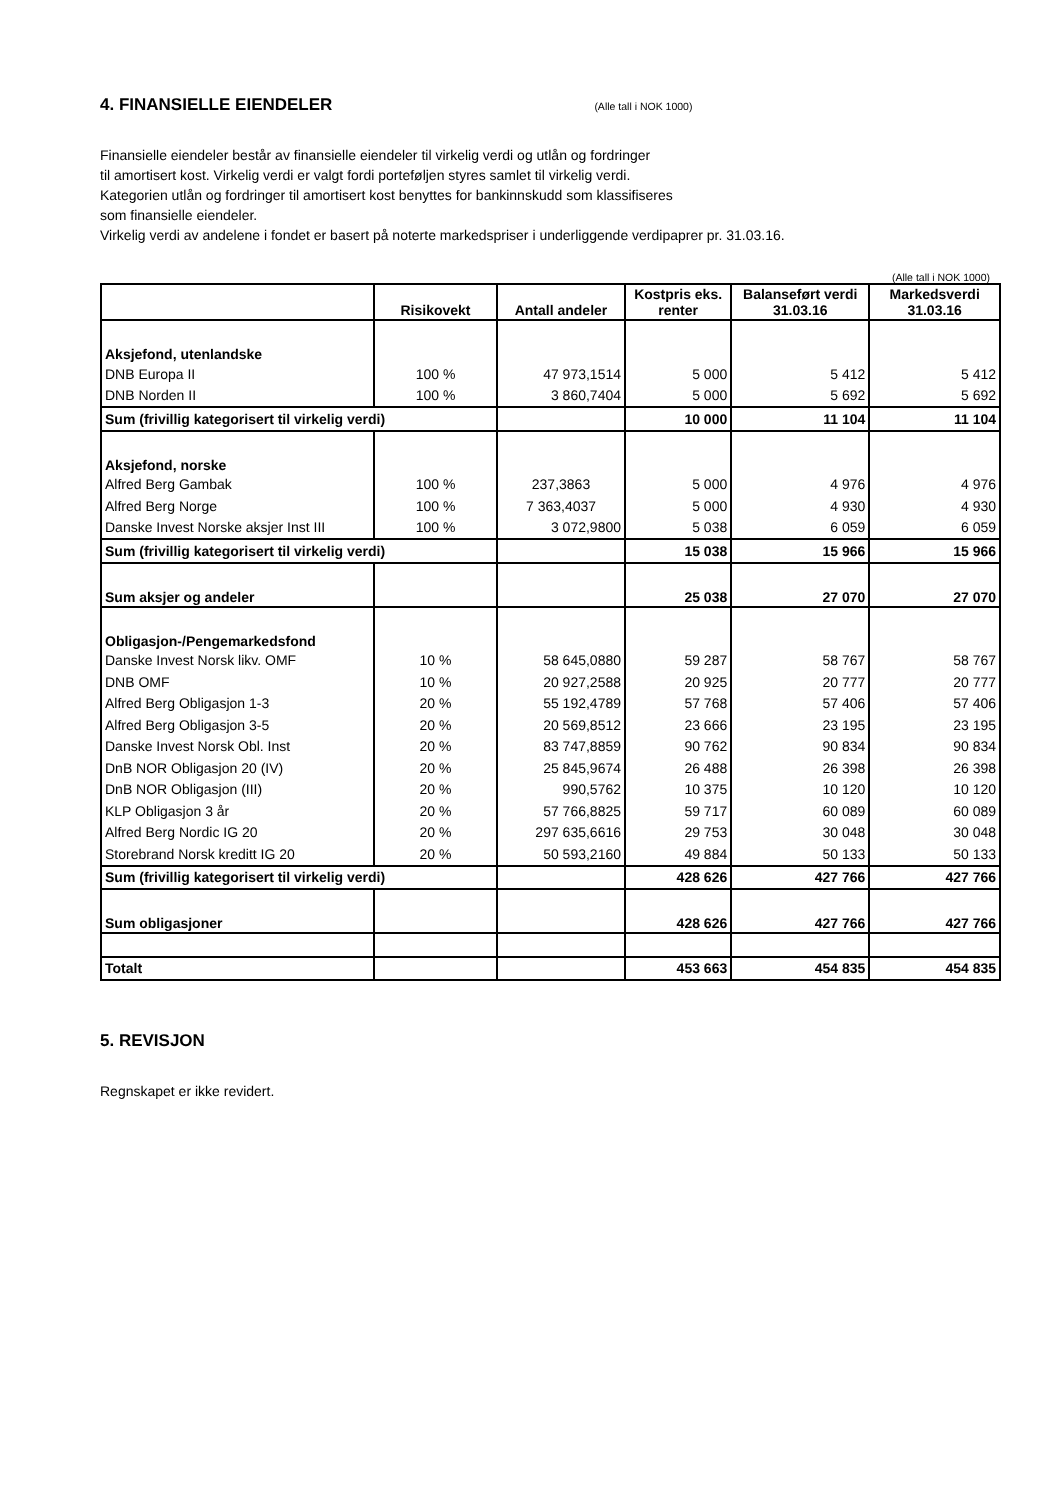4. FINANSIELLE EIENDELER
(Alle tall i NOK 1000)
Finansielle eiendeler består av finansielle eiendeler til virkelig verdi og utlån og fordringer
til amortisert kost. Virkelig verdi er valgt fordi porteføljen styres samlet til virkelig verdi.
Kategorien utlån og fordringer til amortisert kost benyttes for bankinnskudd som klassifiseres
som finansielle eiendeler.
Virkelig verdi av andelene i fondet er basert på noterte markedspriser i underliggende verdipaprer pr. 31.03.16.
(Alle tall i NOK 1000)
| | Risikovekt | Antall andeler | Kostpris eks. renter | Balanseført verdi 31.03.16 | Markedsverdi 31.03.16 |
| --- | --- | --- | --- | --- | --- |
| Aksjefond, utenlandske | | | | | |
| DNB Europa II | 100 % | 47 973,1514 | 5 000 | 5 412 | 5 412 |
| DNB Norden II | 100 % | 3 860,7404 | 5 000 | 5 692 | 5 692 |
| Sum (frivillig kategorisert til virkelig verdi) | | | 10 000 | 11 104 | 11 104 |
| Aksjefond, norske | | | | | |
| Alfred Berg Gambak | 100 % | 237,3863 | 5 000 | 4 976 | 4 976 |
| Alfred Berg Norge | 100 % | 7 363,4037 | 5 000 | 4 930 | 4 930 |
| Danske Invest Norske aksjer Inst III | 100 % | 3 072,9800 | 5 038 | 6 059 | 6 059 |
| Sum (frivillig kategorisert til virkelig verdi) | | | 15 038 | 15 966 | 15 966 |
| Sum aksjer og andeler | | | 25 038 | 27 070 | 27 070 |
| Obligasjon-/Pengemarkedsfond | | | | | |
| Danske Invest Norsk likv. OMF | 10 % | 58 645,0880 | 59 287 | 58 767 | 58 767 |
| DNB OMF | 10 % | 20 927,2588 | 20 925 | 20 777 | 20 777 |
| Alfred Berg Obligasjon 1-3 | 20 % | 55 192,4789 | 57 768 | 57 406 | 57 406 |
| Alfred Berg Obligasjon 3-5 | 20 % | 20 569,8512 | 23 666 | 23 195 | 23 195 |
| Danske Invest Norsk Obl. Inst | 20 % | 83 747,8859 | 90 762 | 90 834 | 90 834 |
| DnB NOR Obligasjon 20 (IV) | 20 % | 25 845,9674 | 26 488 | 26 398 | 26 398 |
| DnB NOR Obligasjon (III) | 20 % | 990,5762 | 10 375 | 10 120 | 10 120 |
| KLP Obligasjon 3 år | 20 % | 57 766,8825 | 59 717 | 60 089 | 60 089 |
| Alfred Berg Nordic IG 20 | 20 % | 297 635,6616 | 29 753 | 30 048 | 30 048 |
| Storebrand Norsk kreditt IG 20 | 20 % | 50 593,2160 | 49 884 | 50 133 | 50 133 |
| Sum (frivillig kategorisert til virkelig verdi) | | | 428 626 | 427 766 | 427 766 |
| Sum obligasjoner | | | 428 626 | 427 766 | 427 766 |
| Totalt | | | 453 663 | 454 835 | 454 835 |
5. REVISJON
Regnskapet er ikke revidert.